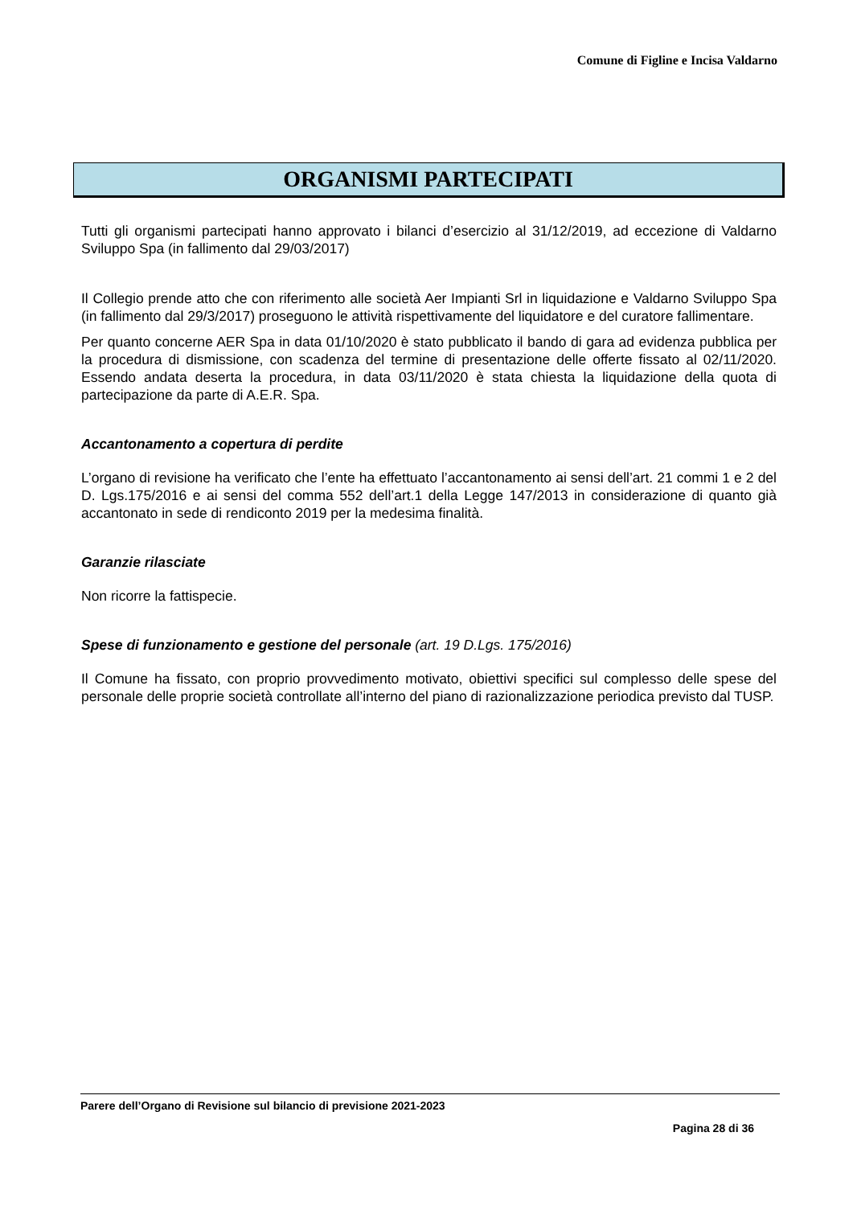Comune di Figline e Incisa Valdarno
ORGANISMI PARTECIPATI
Tutti gli organismi partecipati hanno approvato i bilanci d’esercizio al 31/12/2019, ad eccezione di Valdarno Sviluppo Spa (in fallimento dal 29/03/2017)
Il Collegio prende atto che con riferimento alle società Aer Impianti Srl in liquidazione e Valdarno Sviluppo Spa (in fallimento dal 29/3/2017) proseguono le attività rispettivamente del liquidatore e del curatore fallimentare.
Per quanto concerne AER Spa in data 01/10/2020 è stato pubblicato il bando di gara ad evidenza pubblica per la procedura di dismissione, con scadenza del termine di presentazione delle offerte fissato al 02/11/2020. Essendo andata deserta la procedura, in data 03/11/2020 è stata chiesta la liquidazione della quota di partecipazione da parte di A.E.R. Spa.
Accantonamento a copertura di perdite
L’organo di revisione ha verificato che l’ente ha effettuato l’accantonamento ai sensi dell’art. 21 commi 1 e 2 del D. Lgs.175/2016 e ai sensi del comma 552 dell’art.1 della Legge 147/2013 in considerazione di quanto già accantonato in sede di rendiconto 2019 per la medesima finalità.
Garanzie rilasciate
Non ricorre la fattispecie.
Spese di funzionamento e gestione del personale (art. 19 D.Lgs. 175/2016)
Il Comune ha fissato, con proprio provvedimento motivato, obiettivi specifici sul complesso delle spese del personale delle proprie società controllate all’interno del piano di razionalizzazione periodica previsto dal TUSP.
Parere dell’Organo di Revisione sul bilancio di previsione 2021-2023
Pagina 28 di 36